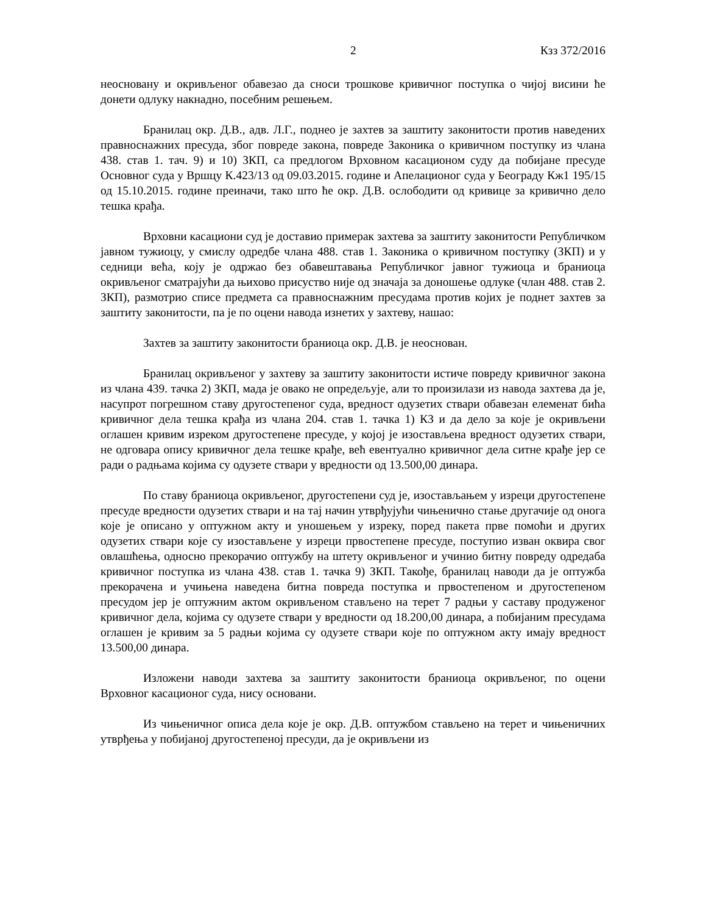2 Кзз 372/2016
неосновану и окривљеног обавезао да сноси трошкове кривичног поступка о чијој висини ће донети одлуку накнадно, посебним решењем.
Бранилац окр. Д.В., адв. Л.Г., поднео је захтев за заштиту законитости против наведених правноснажних пресуда, због повреде закона, повреде Законика о кривичном поступку из члана 438. став 1. тач. 9) и 10) ЗКП, са предлогом Врховном касационом суду да побијане пресуде Основног суда у Вршцу К.423/13 од 09.03.2015. године и Апелационог суда у Београду Кж1 195/15 од 15.10.2015. године преиначи, тако што ће окр. Д.В. ослободити од кривице за кривично дело тешка крађа.
Врховни касациони суд је доставио примерак захтева за заштиту законитости Републичком јавном тужиоцу, у смислу одредбе члана 488. став 1. Законика о кривичном поступку (ЗКП) и у седници већа, коју је одржао без обавештавања Републичког јавног тужиоца и браниоца окривљеног сматрајући да њихово присуство није од значаја за доношење одлуке (члан 488. став 2. ЗКП), размотрио списе предмета са правноснажним пресудама против којих је поднет захтев за заштиту законитости, па је по оцени навода изнетих у захтеву, нашао:
Захтев за заштиту законитости браниоца окр. Д.В. је неоснован.
Бранилац окривљеног у захтеву за заштиту законитости истиче повреду кривичног закона из члана 439. тачка 2) ЗКП, мада је овако не опредељује, али то произилази из навода захтева да је, насупрот погрешном ставу другостепеног суда, вредност одузетих ствари обавезан елеменат бића кривичног дела тешка крађа из члана 204. став 1. тачка 1) КЗ и да дело за које је окривљени оглашен кривим изреком другостепене пресуде, у којој је изостављена вредност одузетих ствари, не одговара опису кривичног дела тешке крађе, већ евентуално кривичног дела ситне крађе јер се ради о радњама којима су одузете ствари у вредности од 13.500,00 динара.
По ставу браниоца окривљеног, другостепени суд је, изостављањем у изреци другостепене пресуде вредности одузетих ствари и на тај начин утврђујући чињенично стање другачије од онога које је описано у оптужном акту и уношењем у изреку, поред пакета прве помоћи и других одузетих ствари које су изостављене у изреци првостепене пресуде, поступио изван оквира свог овлашћења, односно прекорачио оптужбу на штету окривљеног и учинио битну повреду одредаба кривичног поступка из члана 438. став 1. тачка 9) ЗКП. Такође, бранилац наводи да је оптужба прекорачена и учињена наведена битна повреда поступка и првостепеном и другостепеном пресудом јер је оптужним актом окривљеном стављено на терет 7 радњи у саставу продуженог кривичног дела, којима су одузете ствари у вредности од 18.200,00 динара, а побијаним пресудама оглашен је кривим за 5 радњи којима су одузете ствари које по оптужном акту имају вредност 13.500,00 динара.
Изложени наводи захтева за заштиту законитости браниоца окривљеног, по оцени Врховног касационог суда, нису основани.
Из чињеничног описа дела које је окр. Д.В. оптужбом стављено на терет и чињеничних утврђења у побијаној другостепеној пресуди, да је окривљени из